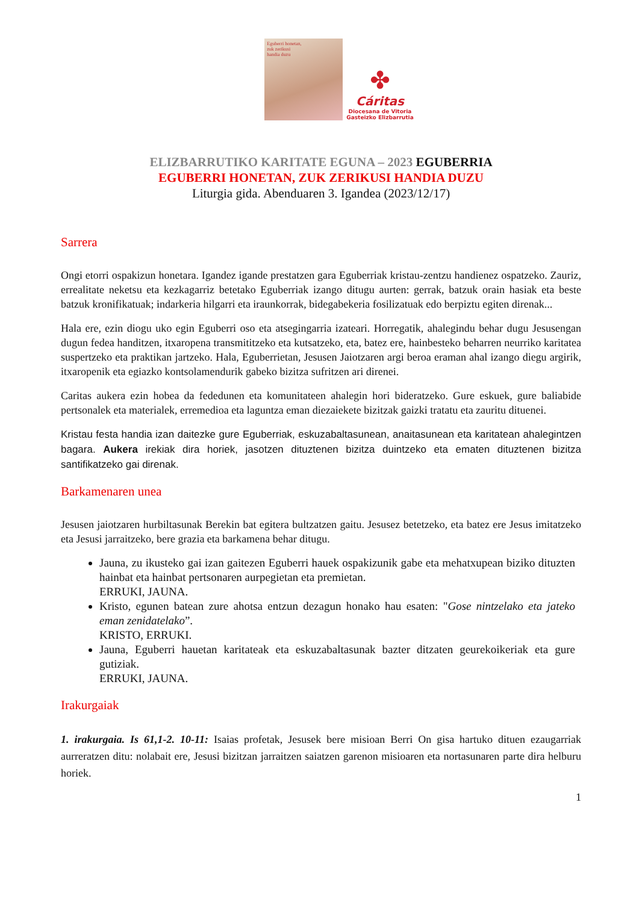Eguberri honetan,
zuk zerikusi
handia duzu
✤
Cáritas
Diocesana de Vitoria
Gasteizko Elizbarrutia
ELIZBARRUTIKO KARITATE EGUNA – 2023 EGUBERRIA
EGUBERRI HONETAN, ZUK ZERIKUSI HANDIA DUZU
Liturgia gida. Abenduaren 3. Igandea (2023/12/17)
Sarrera
Ongi etorri ospakizun honetara. Igandez igande prestatzen gara Eguberriak kristau-zentzu handienez ospatzeko. Zauriz, errealitate neketsu eta kezkagarriz betetako Eguberriak izango ditugu aurten: gerrak, batzuk orain hasiak eta beste batzuk kronifikatuak; indarkeria hilgarri eta iraunkorrak, bidegabekeria fosilizatuak edo berpiztu egiten direnak...
Hala ere, ezin diogu uko egin Eguberri oso eta atsegingarria izateari. Horregatik, ahalegindu behar dugu Jesusengan dugun fedea handitzen, itxaropena transmititzeko eta kutsatzeko, eta, batez ere, hainbesteko beharren neurriko karitatea suspertzeko eta praktikan jartzeko. Hala, Eguberrietan, Jesusen Jaiotzaren argi beroa eraman ahal izango diegu argirik, itxaropenik eta egiazko kontsolamendurik gabeko bizitza sufritzen ari direnei.
Caritas aukera ezin hobea da fededunen eta komunitateen ahalegin hori bideratzeko. Gure eskuek, gure baliabide pertsonalek eta materialek, erremedioa eta laguntza eman diezaiekete bizitzak gaizki tratatu eta zauritu dituenei.
Kristau festa handia izan daitezke gure Eguberriak, eskuzabaltasunean, anaitasunean eta karitatean ahalegintzen bagara. Aukera irekiak dira horiek, jasotzen dituztenen bizitza duintzeko eta ematen dituztenen bizitza santifikatzeko gai direnak.
Barkamenaren unea
Jesusen jaiotzaren hurbiltasunak Berekin bat egitera bultzatzen gaitu. Jesusez betetzeko, eta batez ere Jesus imitatzeko eta Jesusi jarraitzeko, bere grazia eta barkamena behar ditugu.
Jauna, zu ikusteko gai izan gaitezen Eguberri hauek ospakizunik gabe eta mehatxupean biziko dituzten hainbat eta hainbat pertsonaren aurpegietan eta premietan.
ERRUKI, JAUNA.
Kristo, egunen batean zure ahotsa entzun dezagun honako hau esaten: "Gose nintzelako eta jateko eman zenidatelako”.
KRISTO, ERRUKI.
Jauna, Eguberri hauetan karitateak eta eskuzabaltasunak bazter ditzaten geurekoikeriak eta gure gutiziak.
ERRUKI, JAUNA.
Irakurgaiak
1. irakurgaia. Is 61,1-2. 10-11: Isaias profetak, Jesusek bere misioan Berri On gisa hartuko dituen ezaugarriak aurreratzen ditu: nolabait ere, Jesusi bizitzan jarraitzen saiatzen garenon misioaren eta nortasunaren parte dira helburu horiek.
1